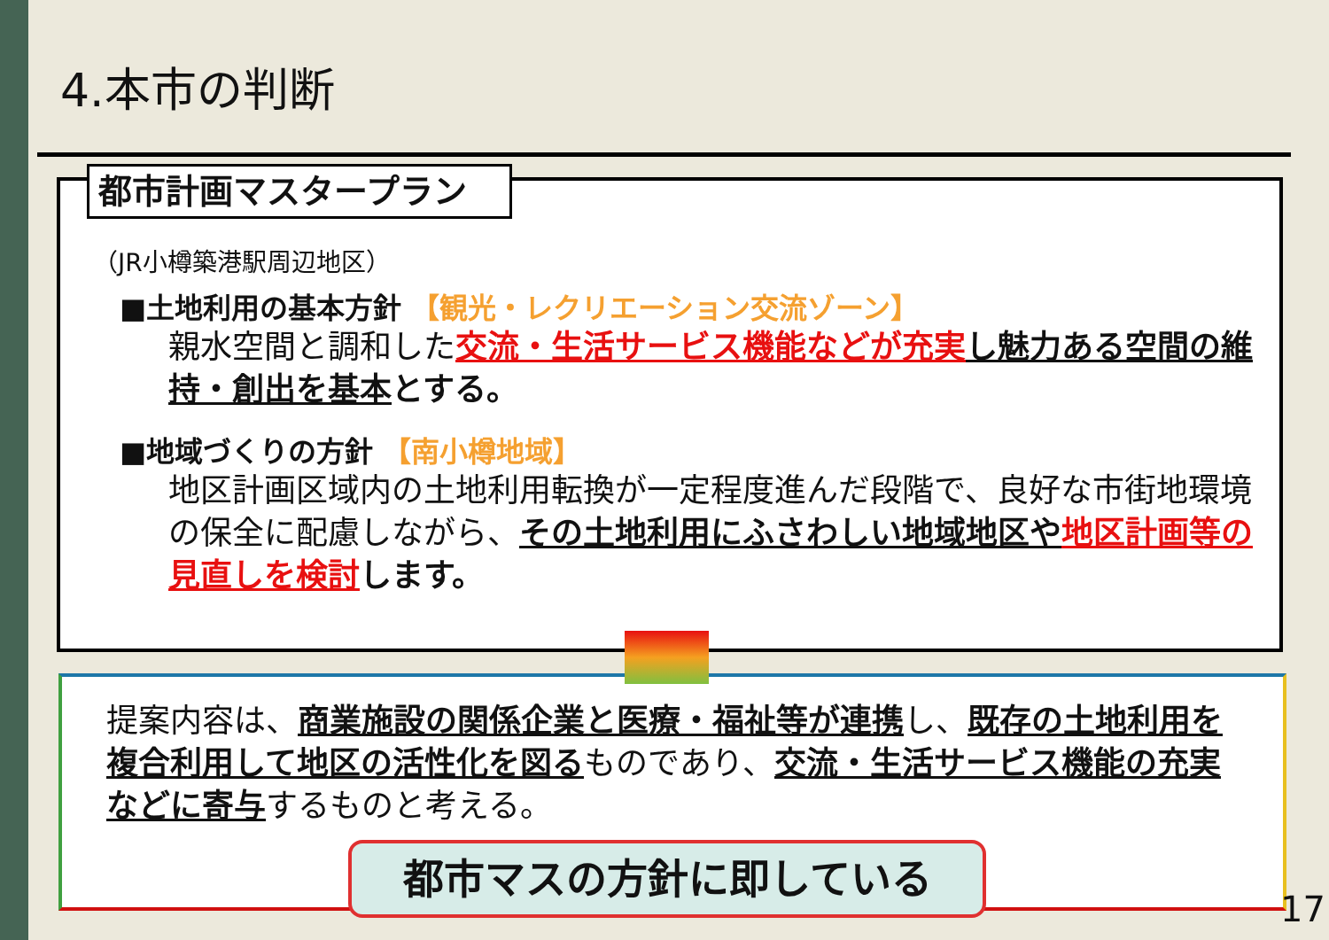4.本市の判断
都市計画マスタープラン
（JR小樽築港駅周辺地区）
■土地利用の基本方針 【観光・レクリエーション交流ゾーン】
親水空間と調和した交流・生活サービス機能などが充実 し魅力ある空間の維持・創出を基本 とする。
■地域づくりの方針 【南小樽地域】
地区計画区域内の土地利用転換が一定程度進んだ段階で、良好な市街地環境の保全に配慮しながら、その土地利用にふさわしい地域地区や 地区計画等の見直しを検討 します。
提案内容は、商業施設の関係企業と医療・福祉等が連携し、既存の土地利用を複合利用して地区の活性化を図るものであり、交流・生活サービス機能の充実などに寄与するものと考える。
都市マスの方針に即している
17